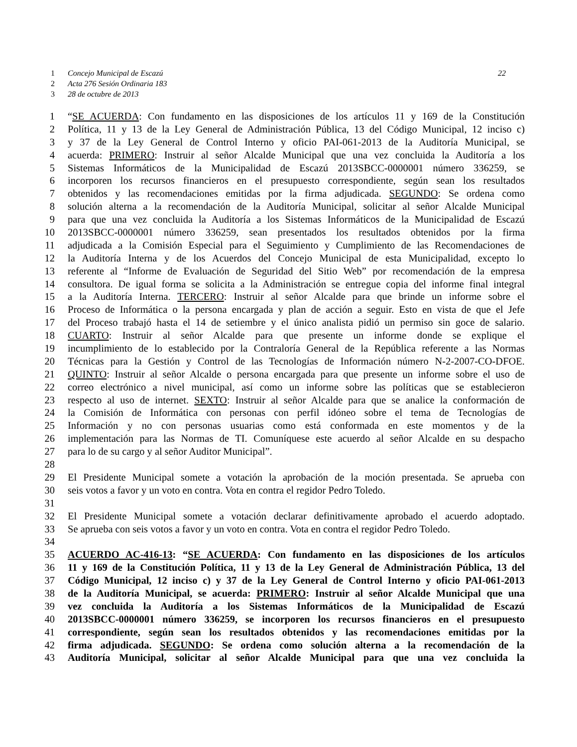1 Concejo Municipal de Escazú 22
2 Acta 276 Sesión Ordinaria 183
3 28 de octubre de 2013
1 “SE ACUERDA: Con fundamento en las disposiciones de los artículos 11 y 169 de la Constitución
2 Política, 11 y 13 de la Ley General de Administración Pública, 13 del Código Municipal, 12 inciso c)
3 y 37 de la Ley General de Control Interno y oficio PAI-061-2013 de la Auditoría Municipal, se
4 acuerda: PRIMERO: Instruir al señor Alcalde Municipal que una vez concluida la Auditoría a los
5 Sistemas Informáticos de la Municipalidad de Escazú 2013SBCC-0000001 número 336259, se
6 incorporen los recursos financieros en el presupuesto correspondiente, según sean los resultados
7 obtenidos y las recomendaciones emitidas por la firma adjudicada. SEGUNDO: Se ordena como
8 solución alterna a la recomendación de la Auditoría Municipal, solicitar al señor Alcalde Municipal
9 para que una vez concluida la Auditoría a los Sistemas Informáticos de la Municipalidad de Escazú
10 2013SBCC-0000001 número 336259, sean presentados los resultados obtenidos por la firma
11 adjudicada a la Comisión Especial para el Seguimiento y Cumplimiento de las Recomendaciones de
12 la Auditoría Interna y de los Acuerdos del Concejo Municipal de esta Municipalidad, excepto lo
13 referente al “Informe de Evaluación de Seguridad del Sitio Web” por recomendación de la empresa
14 consultora. De igual forma se solicita a la Administración se entregue copia del informe final integral
15 a la Auditoría Interna. TERCERO: Instruir al señor Alcalde para que brinde un informe sobre el
16 Proceso de Informática o la persona encargada y plan de acción a seguir. Esto en vista de que el Jefe
17 del Proceso trabajó hasta el 14 de setiembre y el único analista pidió un permiso sin goce de salario.
18 CUARTO: Instruir al señor Alcalde para que presente un informe donde se explique el
19 incumplimiento de lo establecido por la Contraloría General de la República referente a las Normas
20 Técnicas para la Gestión y Control de las Tecnologías de Información número N-2-2007-CO-DFOE.
21 QUINTO: Instruir al señor Alcalde o persona encargada para que presente un informe sobre el uso de
22 correo electrónico a nivel municipal, así como un informe sobre las políticas que se establecieron
23 respecto al uso de internet. SEXTO: Instruir al señor Alcalde para que se analice la conformación de
24 la Comisión de Informática con personas con perfil idóneo sobre el tema de Tecnologías de
25 Información y no con personas usuarias como está conformada en este momentos y de la
26 implementación para las Normas de TI. Comuníquese este acuerdo al señor Alcalde en su despacho
27 para lo de su cargo y al señor Auditor Municipal”.
28
29 El Presidente Municipal somete a votación la aprobación de la moción presentada. Se aprueba con
30 seis votos a favor y un voto en contra. Vota en contra el regidor Pedro Toledo.
31
32 El Presidente Municipal somete a votación declarar definitivamente aprobado el acuerdo adoptado.
33 Se aprueba con seis votos a favor y un voto en contra. Vota en contra el regidor Pedro Toledo.
34
35 ACUERDO AC-416-13: “SE ACUERDA: Con fundamento en las disposiciones de los artículos
36 11 y 169 de la Constitución Política, 11 y 13 de la Ley General de Administración Pública, 13 del
37 Código Municipal, 12 inciso c) y 37 de la Ley General de Control Interno y oficio PAI-061-2013
38 de la Auditoría Municipal, se acuerda: PRIMERO: Instruir al señor Alcalde Municipal que una
39 vez concluida la Auditoría a los Sistemas Informáticos de la Municipalidad de Escazú
40 2013SBCC-0000001 número 336259, se incorporen los recursos financieros en el presupuesto
41 correspondiente, según sean los resultados obtenidos y las recomendaciones emitidas por la
42 firma adjudicada. SEGUNDO: Se ordena como solución alterna a la recomendación de la
43 Auditoría Municipal, solicitar al señor Alcalde Municipal para que una vez concluida la